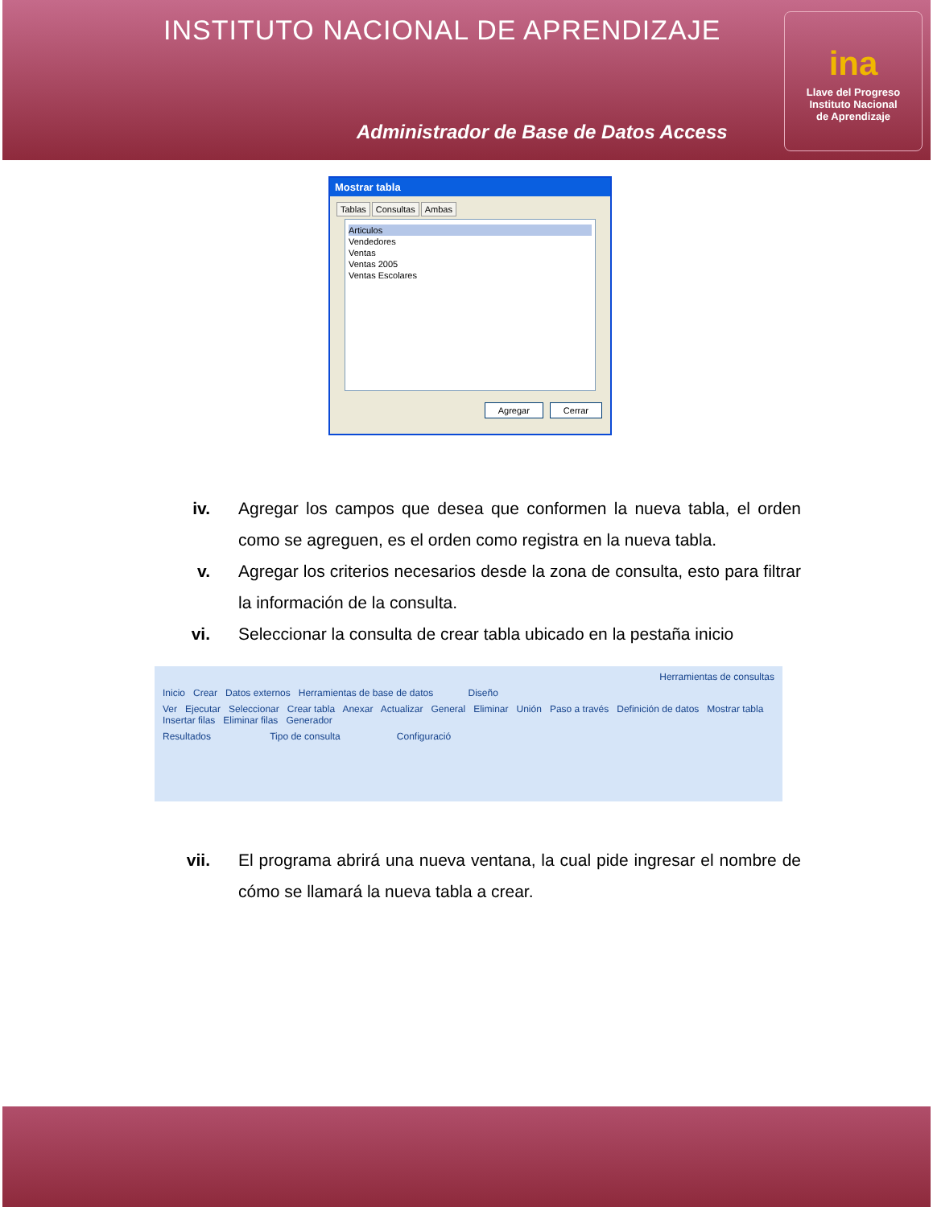INSTITUTO NACIONAL DE APRENDIZAJE
Administrador de Base de Datos Access
ina
Llave del Progreso
Instituto Nacional
de Aprendizaje
Mostrar tabla
Tablas Consultas Ambas
Articulos
Vendedores
Ventas
Ventas 2005
Ventas Escolares
Agregar Cerrar
iv. Agregar los campos que desea que conformen la nueva tabla, el orden como se agreguen, es el orden como registra en la nueva tabla.
v. Agregar los criterios necesarios desde la zona de consulta, esto para filtrar la información de la consulta.
vi. Seleccionar la consulta de crear tabla ubicado en la pestaña inicio
Herramientas de consultas
Inicio Crear Datos externos Herramientas de base de datos Diseño
Ver Ejecutar Seleccionar Crear tabla Anexar Actualizar General Eliminar Unión Paso a través Definición de datos Mostrar tabla Insertar filas Eliminar filas Generador
Resultados Tipo de consulta Configuració
vii. El programa abrirá una nueva ventana, la cual pide ingresar el nombre de cómo se llamará la nueva tabla a crear.